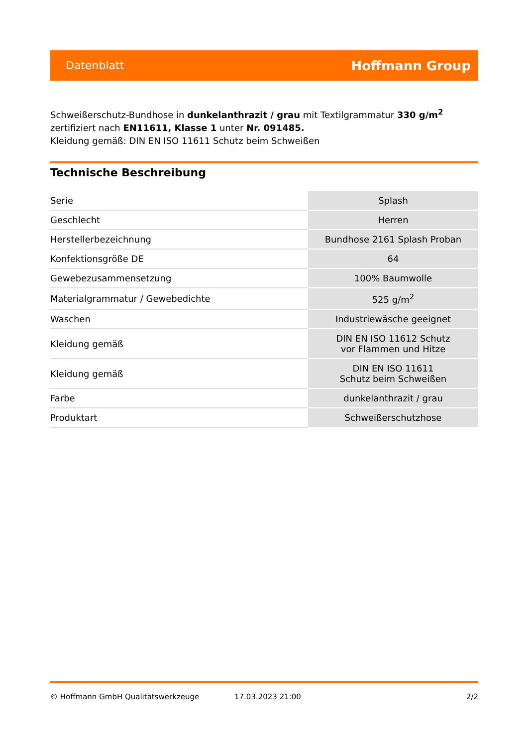Datenblatt Hoffmann Group
Schweißerschutz-Bundhose in dunkelanthrazit / grau mit Textilgrammatur 330 g/m<sup>2</sup> zertifiziert nach EN11611, Klasse 1 unter Nr. 091485.
Kleidung gemäß: DIN EN ISO 11611 Schutz beim Schweißen
Technische Beschreibung
| Serie | Splash |
| Geschlecht | Herren |
| Herstellerbezeichnung | Bundhose 2161 Splash Proban |
| Konfektionsgröße DE | 64 |
| Gewebezusammensetzung | 100% Baumwolle |
| Materialgrammatur / Gewebedichte | 525 g/m<sup>2</sup> |
| Waschen | Industriewäsche geeignet |
| Kleidung gemäß | DIN EN ISO 11612 Schutz vor Flammen und Hitze |
| Kleidung gemäß | DIN EN ISO 11611 Schutz beim Schweißen |
| Farbe | dunkelanthrazit / grau |
| Produktart | Schweißerschutzhose |
© Hoffmann GmbH Qualitätswerkzeuge 17.03.2023 21:00 2/2